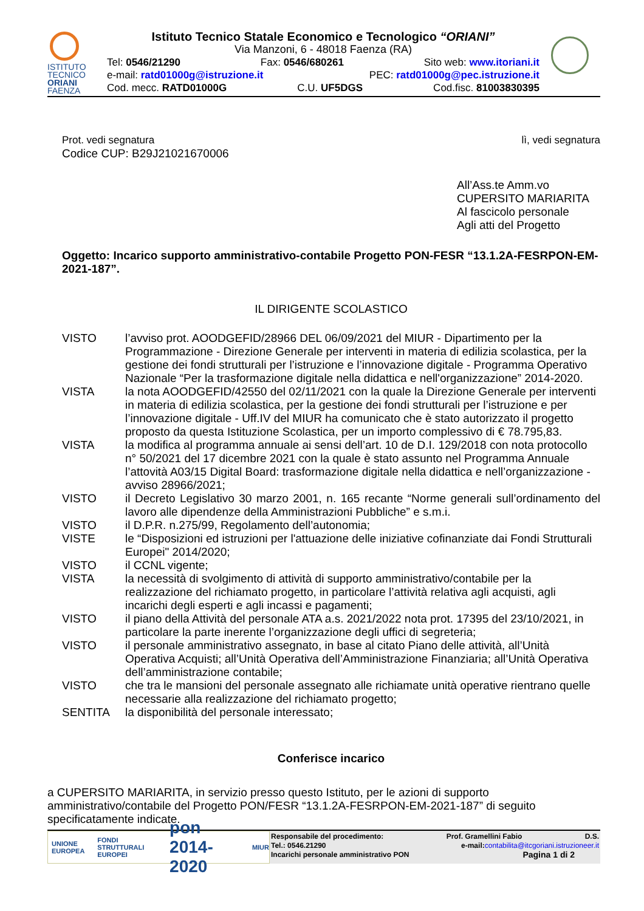ISTITUTO
TECNICO
ORIANI
FAENZA
Istituto Tecnico Statale Economico e Tecnologico “ORIANI”
Via Manzoni, 6 - 48018 Faenza (RA)
Tel: 0546/21290 Fax: 0546/680261 Sito web: www.itoriani.it
e-mail: ratd01000g@istruzione.it PEC: ratd01000g@pec.istruzione.it
Cod. mecc. RATD01000G C.U. UF5DGS Cod.fisc. 81003830395
Prot. vedi segnatura lì, vedi segnatura
Codice CUP: B29J21021670006
All’Ass.te Amm.vo
CUPERSITO MARIARITA
Al fascicolo personale
Agli atti del Progetto
Oggetto: Incarico supporto amministrativo-contabile Progetto PON-FESR “13.1.2A-FESRPON-EM-2021-187”.
IL DIRIGENTE SCOLASTICO
| VISTO | l’avviso prot. AOODGEFID/28966 DEL 06/09/2021 del MIUR - Dipartimento per la Programmazione - Direzione Generale per interventi in materia di edilizia scolastica, per la gestione dei fondi strutturali per l’istruzione e l’innovazione digitale - Programma Operativo Nazionale “Per la trasformazione digitale nella didattica e nell'organizzazione” 2014-2020. |
| VISTA | la nota AOODGEFID/42550 del 02/11/2021 con la quale la Direzione Generale per interventi in materia di edilizia scolastica, per la gestione dei fondi strutturali per l’istruzione e per l’innovazione digitale - Uff.IV del MIUR ha comunicato che è stato autorizzato il progetto proposto da questa Istituzione Scolastica, per un importo complessivo di € 78.795,83. |
| VISTA | la modifica al programma annuale ai sensi dell’art. 10 de D.I. 129/2018 con nota protocollo n° 50/2021 del 17 dicembre 2021 con la quale è stato assunto nel Programma Annuale l’attovità A03/15 Digital Board: trasformazione digitale nella didattica e nell’organizzazione - avviso 28966/2021; |
| VISTO | il Decreto Legislativo 30 marzo 2001, n. 165 recante “Norme generali sull’ordinamento del lavoro alle dipendenze della Amministrazioni Pubbliche” e s.m.i. |
| VISTO | il D.P.R. n.275/99, Regolamento dell’autonomia; |
| VISTE | le “Disposizioni ed istruzioni per l'attuazione delle iniziative cofinanziate dai Fondi Strutturali Europei" 2014/2020; |
| VISTO | il CCNL vigente; |
| VISTA | la necessità di svolgimento di attività di supporto amministrativo/contabile per la realizzazione del richiamato progetto, in particolare l’attività relativa agli acquisti, agli incarichi degli esperti e agli incassi e pagamenti; |
| VISTO | il piano della Attività del personale ATA a.s. 2021/2022 nota prot. 17395 del 23/10/2021, in particolare la parte inerente l’organizzazione degli uffici di segreteria; |
| VISTO | il personale amministrativo assegnato, in base al citato Piano delle attività, all’Unità Operativa Acquisti; all’Unità Operativa dell’Amministrazione Finanziaria; all’Unità Operativa dell’amministrazione contabile; |
| VISTO | che tra le mansioni del personale assegnato alle richiamate unità operative rientrano quelle necessarie alla realizzazione del richiamato progetto; |
| SENTITA | la disponibilità del personale interessato; |
Conferisce incarico
a CUPERSITO MARIARITA, in servizio presso questo Istituto, per le azioni di supporto amministrativo/contabile del Progetto PON/FESR “13.1.2A-FESRPON-EM-2021-187” di seguito specificatamente indicate.
UNIONE EUROPEA FONDI STRUTTURALI EUROPEI pon 2014-2020 MIUR
Responsabile del procedimento: Prof. Gramellini Fabio D.S.
Tel.: 0546.21290 e-mail:contabilita@itcgoriani.istruzioneer.it
Incarichi personale amministrativo PON Pagina 1 di 2